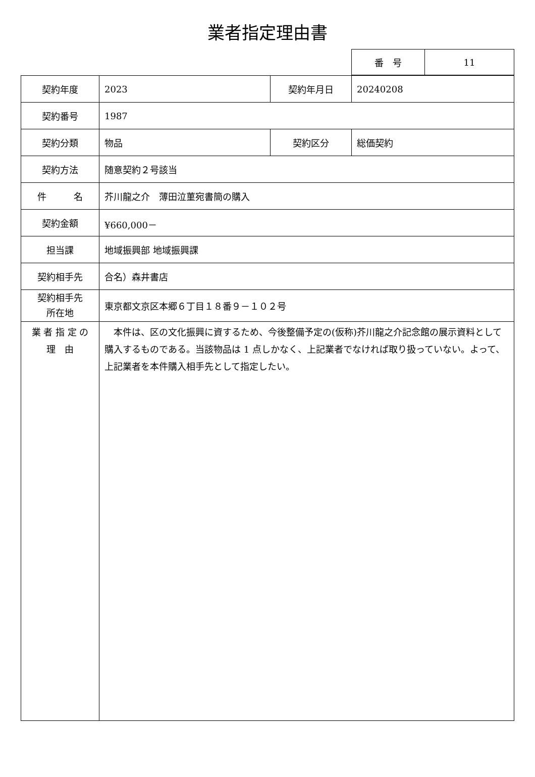業者指定理由書
| 番 号 | 11 |
| 契約年度 | 2023 | 契約年月日 | 20240208 |
| 契約番号 | 1987 | | |
| 契約分類 | 物品 | 契約区分 | 総価契約 |
| 契約方法 | 随意契約２号該当 | | |
| 件 名 | 芥川龍之介 薄田泣菫宛書簡の購入 | | |
| 契約金額 | ¥660,000－ | | |
| 担当課 | 地域振興部 地域振興課 | | |
| 契約相手先 | 合名）森井書店 | | |
| 契約相手先 所在地 | 東京都文京区本郷６丁目１８番９－１０２号 | | |
| 業 者 指 定 の 理 由 | 本件は、区の文化振興に資するため、今後整備予定の(仮称)芥川龍之介記念館の展示資料として購入するものである。当該物品は 1 点しかなく、上記業者でなければ取り扱っていない。よって、上記業者を本件購入相手先として指定したい。 | | |